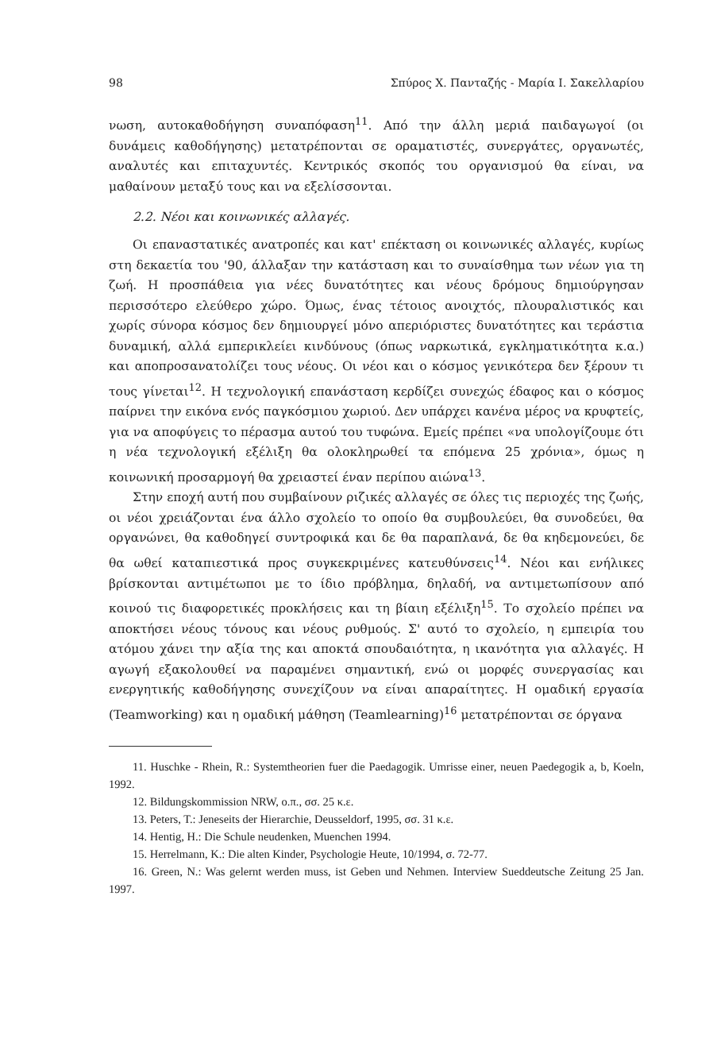98 Σπύρος Χ. Πανταζής - Μαρία Ι. Σακελλαρίου
νωση, αυτοκαθοδήγηση συναπόφαση<sup>11</sup>. Από την άλλη μεριά παιδαγωγοί (οι δυνάμεις καθοδήγησης) μετατρέπονται σε οραματιστές, συνεργάτες, οργανωτές, αναλυτές και επιταχυντές. Κεντρικός σκοπός του οργανισμού θα είναι, να μαθαίνουν μεταξύ τους και να εξελίσσονται.
2.2. Νέοι και κοινωνικές αλλαγές.
Οι επαναστατικές ανατροπές και κατ' επέκταση οι κοινωνικές αλλαγές, κυρίως στη δεκαετία του '90, άλλαξαν την κατάσταση και το συναίσθημα των νέων για τη ζωή. Η προσπάθεια για νέες δυνατότητες και νέους δρόμους δημιούργησαν περισσότερο ελεύθερο χώρο. Όμως, ένας τέτοιος ανοιχτός, πλουραλιστικός και χωρίς σύνορα κόσμος δεν δημιουργεί μόνο απεριόριστες δυνατότητες και τεράστια δυναμική, αλλά εμπερικλείει κινδύνους (όπως ναρκωτικά, εγκληματικότητα κ.α.) και αποπροσανατολίζει τους νέους. Οι νέοι και ο κόσμος γενικότερα δεν ξέρουν τι τους γίνεται<sup>12</sup>. Η τεχνολογική επανάσταση κερδίζει συνεχώς έδαφος και ο κόσμος παίρνει την εικόνα ενός παγκόσμιου χωριού. Δεν υπάρχει κανένα μέρος να κρυφτείς, για να αποφύγεις το πέρασμα αυτού του τυφώνα. Εμείς πρέπει «να υπολογίζουμε ότι η νέα τεχνολογική εξέλιξη θα ολοκληρωθεί τα επόμενα 25 χρόνια», όμως η κοινωνική προσαρμογή θα χρειαστεί έναν περίπου αιώνα<sup>13</sup>.
Στην εποχή αυτή που συμβαίνουν ριζικές αλλαγές σε όλες τις περιοχές της ζωής, οι νέοι χρειάζονται ένα άλλο σχολείο το οποίο θα συμβουλεύει, θα συνοδεύει, θα οργανώνει, θα καθοδηγεί συντροφικά και δε θα παραπλανά, δε θα κηδεμονεύει, δε θα ωθεί καταπιεστικά προς συγκεκριμένες κατευθύνσεις<sup>14</sup>. Νέοι και ενήλικες βρίσκονται αντιμέτωποι με το ίδιο πρόβλημα, δηλαδή, να αντιμετωπίσουν από κοινού τις διαφορετικές προκλήσεις και τη βίαιη εξέλιξη<sup>15</sup>. Το σχολείο πρέπει να αποκτήσει νέους τόνους και νέους ρυθμούς. Σ' αυτό το σχολείο, η εμπειρία του ατόμου χάνει την αξία της και αποκτά σπουδαιότητα, η ικανότητα για αλλαγές. Η αγωγή εξακολουθεί να παραμένει σημαντική, ενώ οι μορφές συνεργασίας και ενεργητικής καθοδήγησης συνεχίζουν να είναι απαραίτητες. Η ομαδική εργασία (Teamworking) και η ομαδική μάθηση (Teamlearning)<sup>16</sup> μετατρέπονται σε όργανα
11. Huschke - Rhein, R.: Systemtheorien fuer die Paedagogik. Umrisse einer, neuen Paedegogik a, b, Koeln, 1992.
12. Bildungskommission NRW, ο.π., σσ. 25 κ.ε.
13. Peters, T.: Jeneseits der Hierarchie, Deusseldorf, 1995, σσ. 31 κ.ε.
14. Hentig, H.: Die Schule neudenken, Muenchen 1994.
15. Herrelmann, K.: Die alten Kinder, Psychologie Heute, 10/1994, σ. 72-77.
16. Green, N.: Was gelernt werden muss, ist Geben und Nehmen. Interview Sueddeutsche Zeitung 25 Jan. 1997.